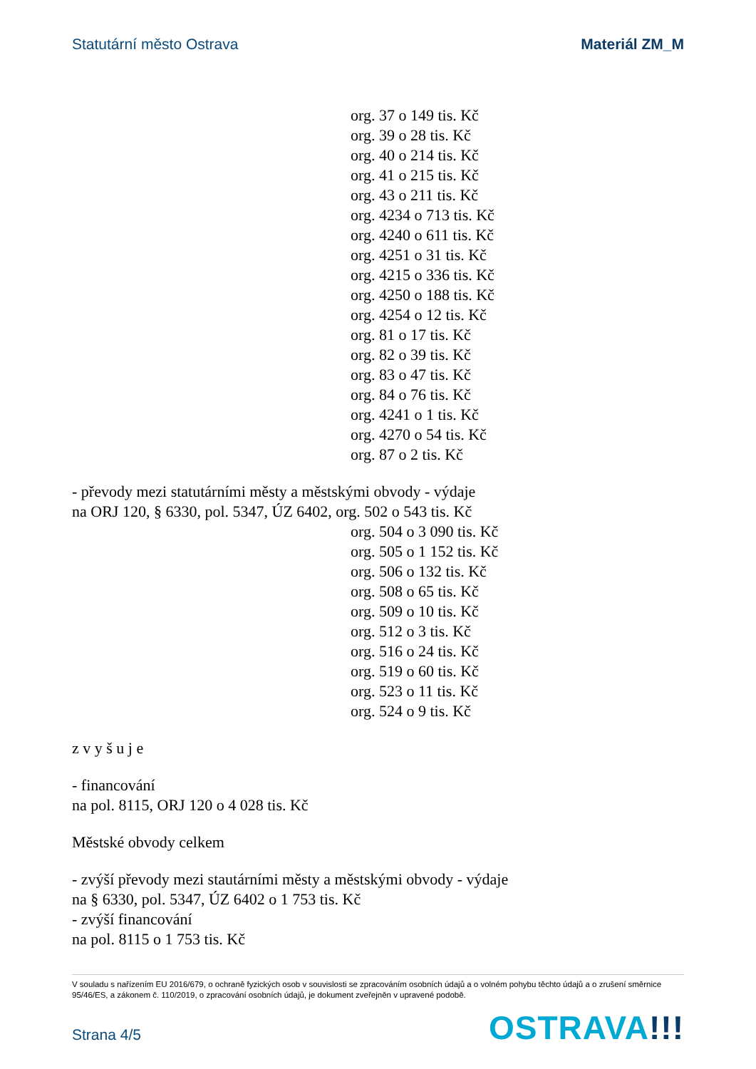Statutární město Ostrava Materiál ZM_M
org. 37 o 149 tis. Kč
org. 39 o 28 tis. Kč
org. 40 o 214 tis. Kč
org. 41 o 215 tis. Kč
org. 43 o 211 tis. Kč
org. 4234 o 713 tis. Kč
org. 4240 o 611 tis. Kč
org. 4251 o 31 tis. Kč
org. 4215 o 336 tis. Kč
org. 4250 o 188 tis. Kč
org. 4254 o 12 tis. Kč
org. 81 o 17 tis. Kč
org. 82 o 39 tis. Kč
org. 83 o 47 tis. Kč
org. 84 o 76 tis. Kč
org. 4241 o 1 tis. Kč
org. 4270 o 54 tis. Kč
org. 87 o 2 tis. Kč
- převody mezi statutárními městy a městskými obvody - výdaje
na ORJ 120, § 6330, pol. 5347, ÚZ 6402, org. 502 o 543 tis. Kč
org. 504 o 3 090 tis. Kč
org. 505 o 1 152 tis. Kč
org. 506 o 132 tis. Kč
org. 508 o 65 tis. Kč
org. 509 o 10 tis. Kč
org. 512 o 3 tis. Kč
org. 516 o 24 tis. Kč
org. 519 o 60 tis. Kč
org. 523 o 11 tis. Kč
org. 524 o 9 tis. Kč
z v y š u j e
- financování
na pol. 8115, ORJ 120 o 4 028 tis. Kč
Městské obvody celkem
- zvýší převody mezi stautárními městy a městskými obvody - výdaje
na § 6330, pol. 5347, ÚZ 6402 o 1 753 tis. Kč
- zvýší financování
na pol. 8115 o 1 753 tis. Kč
V souladu s nařízením EU 2016/679, o ochraně fyzických osob v souvislosti se zpracováním osobních údajů a o volném pohybu těchto údajů a o zrušení směrnice 95/46/ES, a zákonem č. 110/2019, o zpracování osobních údajů, je dokument zveřejněn v upravené podobě.
Strana 4/5 OSTRAVA!!!